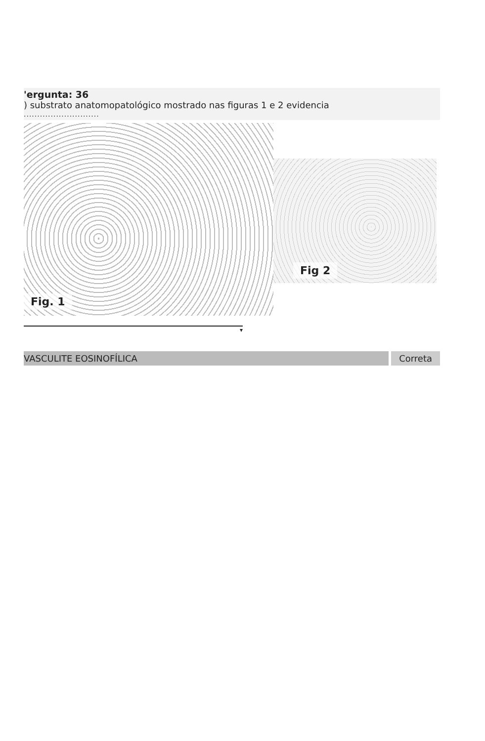'ergunta: 36
) substrato anatomopatológico mostrado nas figuras 1 e 2 evidencia
............................
Fig. 1
Fig 2
▾
VASCULITE EOSINOFÍLICA Correta